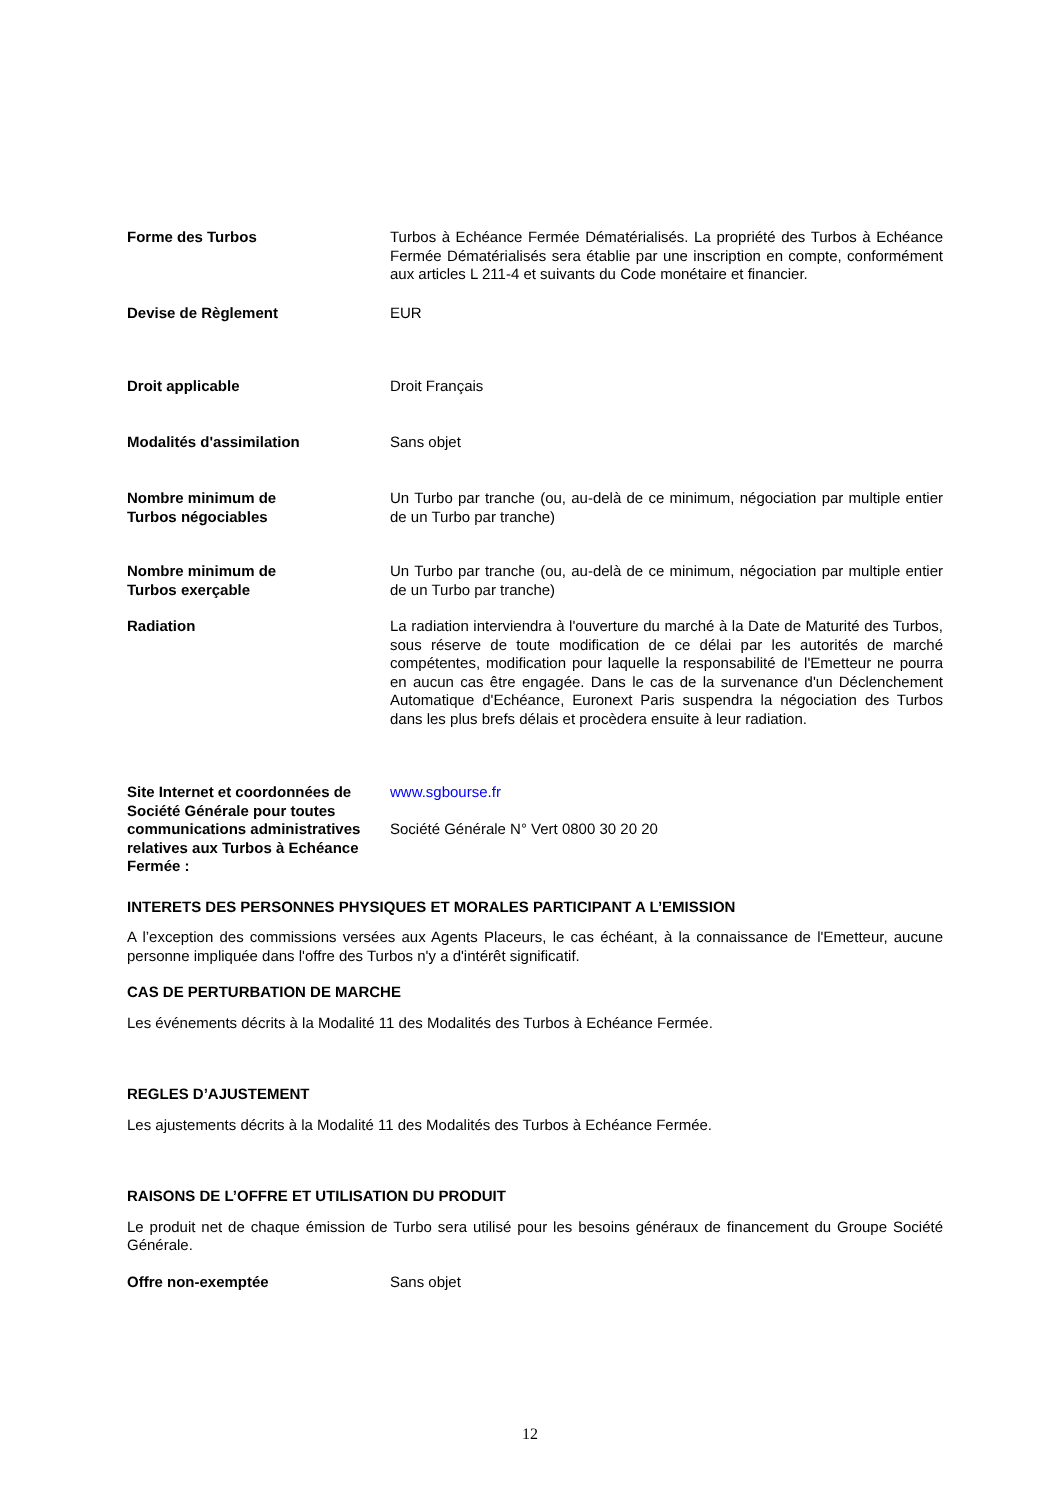Forme des Turbos Turbos à Echéance Fermée Dématérialisés. La propriété des Turbos à Echéance Fermée Dématérialisés sera établie par une inscription en compte, conformément aux articles L 211-4 et suivants du Code monétaire et financier.
Devise de Règlement EUR
Droit applicable Droit Français
Modalités d'assimilation Sans objet
Nombre minimum de
Turbos négociables
Un Turbo par tranche (ou, au-delà de ce minimum, négociation par multiple entier de un Turbo par tranche)
Nombre minimum de
Turbos exerçable
Un Turbo par tranche (ou, au-delà de ce minimum, négociation par multiple entier de un Turbo par tranche)
Radiation La radiation interviendra à l'ouverture du marché à la Date de Maturité des Turbos, sous réserve de toute modification de ce délai par les autorités de marché compétentes, modification pour laquelle la responsabilité de l'Emetteur ne pourra en aucun cas être engagée. Dans le cas de la survenance d'un Déclenchement Automatique d'Echéance, Euronext Paris suspendra la négociation des Turbos dans les plus brefs délais et procèdera ensuite à leur radiation.
Site Internet et coordonnées de Société Générale pour toutes communications administratives relatives aux Turbos à Echéance Fermée :
www.sgbourse.fr
Société Générale N° Vert 0800 30 20 20
INTERETS DES PERSONNES PHYSIQUES ET MORALES PARTICIPANT A L’EMISSION
A l’exception des commissions versées aux Agents Placeurs, le cas échéant, à la connaissance de l'Emetteur, aucune personne impliquée dans l'offre des Turbos n'y a d'intérêt significatif.
CAS DE PERTURBATION DE MARCHE
Les événements décrits à la Modalité 11 des Modalités des Turbos à Echéance Fermée.
REGLES D’AJUSTEMENT
Les ajustements décrits à la Modalité 11 des Modalités des Turbos à Echéance Fermée.
RAISONS DE L’OFFRE ET UTILISATION DU PRODUIT
Le produit net de chaque émission de Turbo sera utilisé pour les besoins généraux de financement du Groupe Société Générale.
Offre non-exemptée Sans objet
12